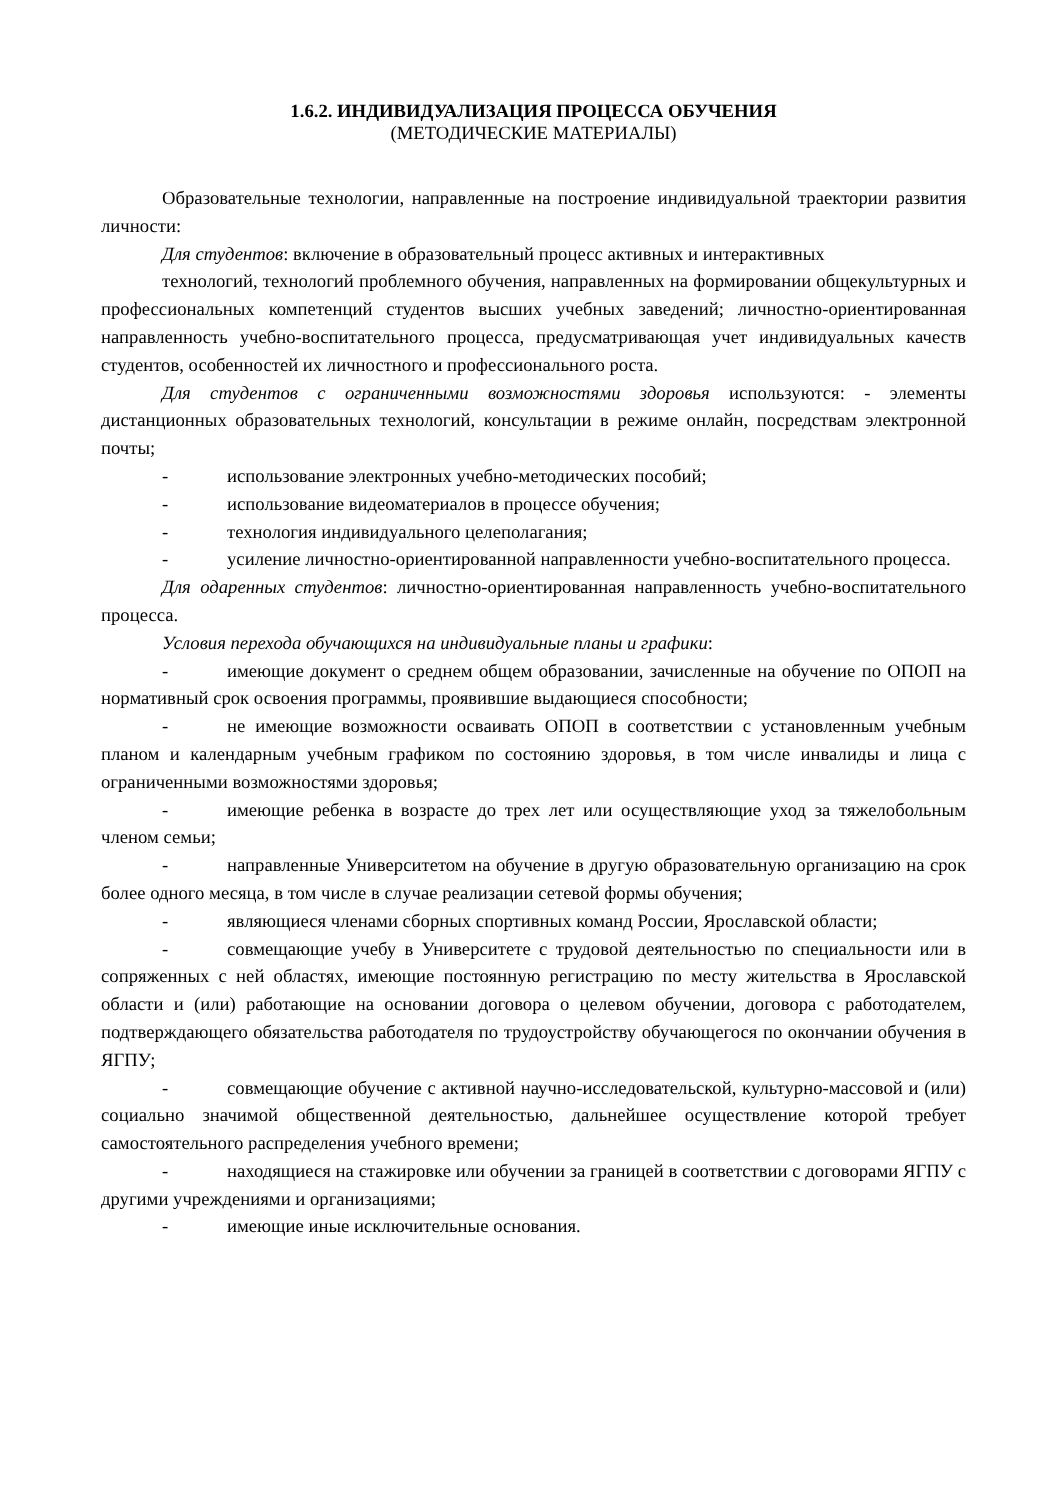1.6.2. ИНДИВИДУАЛИЗАЦИЯ ПРОЦЕССА ОБУЧЕНИЯ
(МЕТОДИЧЕСКИЕ МАТЕРИАЛЫ)
Образовательные технологии, направленные на построение индивидуальной траектории развития личности:
Для студентов: включение в образовательный процесс активных и интерактивных
технологий, технологий проблемного обучения, направленных на формировании общекультурных и профессиональных компетенций студентов высших учебных заведений; личностно-ориентированная направленность учебно-воспитательного процесса, предусматривающая учет индивидуальных качеств студентов, особенностей их личностного и профессионального роста.
Для студентов с ограниченными возможностями здоровья используются: - элементы дистанционных образовательных технологий, консультации в режиме онлайн, посредствам электронной почты;
- использование электронных учебно-методических пособий;
- использование видеоматериалов в процессе обучения;
- технология индивидуального целеполагания;
- усиление личностно-ориентированной направленности учебно-воспитательного процесса.
Для одаренных студентов: личностно-ориентированная направленность учебно-воспитательного процесса.
Условия перехода обучающихся на индивидуальные планы и графики:
- имеющие документ о среднем общем образовании, зачисленные на обучение по ОПОП на нормативный срок освоения программы, проявившие выдающиеся способности;
- не имеющие возможности осваивать ОПОП в соответствии с установленным учебным планом и календарным учебным графиком по состоянию здоровья, в том числе инвалиды и лица с ограниченными возможностями здоровья;
- имеющие ребенка в возрасте до трех лет или осуществляющие уход за тяжелобольным членом семьи;
- направленные Университетом на обучение в другую образовательную организацию на срок более одного месяца, в том числе в случае реализации сетевой формы обучения;
- являющиеся членами сборных спортивных команд России, Ярославской области;
- совмещающие учебу в Университете с трудовой деятельностью по специальности или в сопряженных с ней областях, имеющие постоянную регистрацию по месту жительства в Ярославской области и (или) работающие на основании договора о целевом обучении, договора с работодателем, подтверждающего обязательства работодателя по трудоустройству обучающегося по окончании обучения в ЯГПУ;
- совмещающие обучение с активной научно-исследовательской, культурно-массовой и (или) социально значимой общественной деятельностью, дальнейшее осуществление которой требует самостоятельного распределения учебного времени;
- находящиеся на стажировке или обучении за границей в соответствии с договорами ЯГПУ с другими учреждениями и организациями;
- имеющие иные исключительные основания.